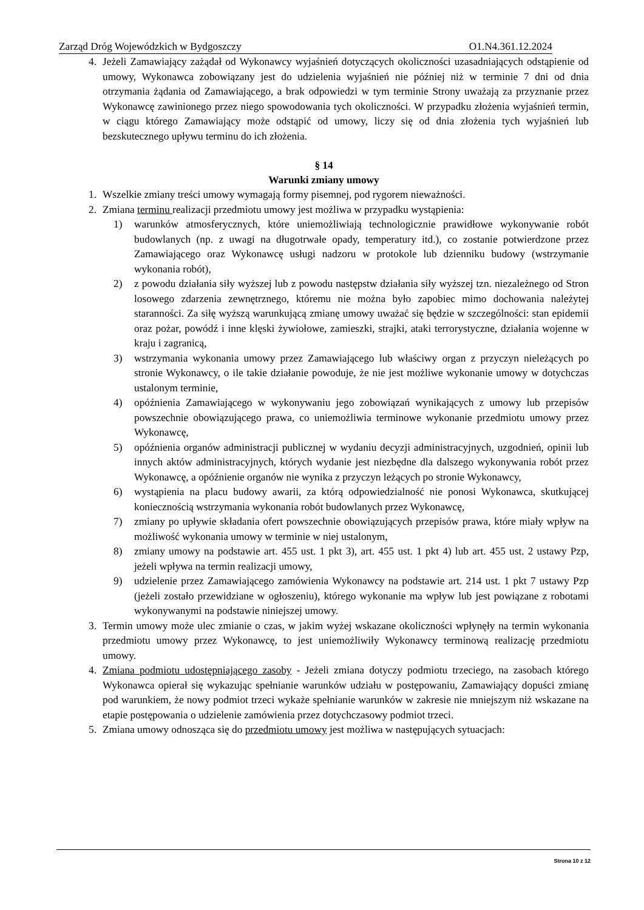Zarząd Dróg Wojewódzkich w Bydgoszczy O1.N4.361.12.2024
4. Jeżeli Zamawiający zażądał od Wykonawcy wyjaśnień dotyczących okoliczności uzasadniających odstąpienie od umowy, Wykonawca zobowiązany jest do udzielenia wyjaśnień nie później niż w terminie 7 dni od dnia otrzymania żądania od Zamawiającego, a brak odpowiedzi w tym terminie Strony uważają za przyznanie przez Wykonawcę zawinionego przez niego spowodowania tych okoliczności. W przypadku złożenia wyjaśnień termin, w ciągu którego Zamawiający może odstąpić od umowy, liczy się od dnia złożenia tych wyjaśnień lub bezskutecznego upływu terminu do ich złożenia.
§ 14
Warunki zmiany umowy
1. Wszelkie zmiany treści umowy wymagają formy pisemnej, pod rygorem nieważności.
2. Zmiana terminu realizacji przedmiotu umowy jest możliwa w przypadku wystąpienia:
1) warunków atmosferycznych, które uniemożliwiają technologicznie prawidłowe wykonywanie robót budowlanych (np. z uwagi na długotrwałe opady, temperatury itd.), co zostanie potwierdzone przez Zamawiającego oraz Wykonawcę usługi nadzoru w protokole lub dzienniku budowy (wstrzymanie wykonania robót),
2) z powodu działania siły wyższej lub z powodu następstw działania siły wyższej tzn. niezależnego od Stron losowego zdarzenia zewnętrznego, któremu nie można było zapobiec mimo dochowania należytej staranności. Za siłę wyższą warunkującą zmianę umowy uważać się będzie w szczególności: stan epidemii oraz pożar, powódź i inne klęski żywiołowe, zamieszki, strajki, ataki terrorystyczne, działania wojenne w kraju i zagranicą,
3) wstrzymania wykonania umowy przez Zamawiającego lub właściwy organ z przyczyn nieleżących po stronie Wykonawcy, o ile takie działanie powoduje, że nie jest możliwe wykonanie umowy w dotychczas ustalonym terminie,
4) opóźnienia Zamawiającego w wykonywaniu jego zobowiązań wynikających z umowy lub przepisów powszechnie obowiązującego prawa, co uniemożliwia terminowe wykonanie przedmiotu umowy przez Wykonawcę,
5) opóźnienia organów administracji publicznej w wydaniu decyzji administracyjnych, uzgodnień, opinii lub innych aktów administracyjnych, których wydanie jest niezbędne dla dalszego wykonywania robót przez Wykonawcę, a opóźnienie organów nie wynika z przyczyn leżących po stronie Wykonawcy,
6) wystąpienia na placu budowy awarii, za którą odpowiedzialność nie ponosi Wykonawca, skutkującej koniecznością wstrzymania wykonania robót budowlanych przez Wykonawcę,
7) zmiany po upływie składania ofert powszechnie obowiązujących przepisów prawa, które miały wpływ na możliwość wykonania umowy w terminie w niej ustalonym,
8) zmiany umowy na podstawie art. 455 ust. 1 pkt 3), art. 455 ust. 1 pkt 4) lub art. 455 ust. 2 ustawy Pzp, jeżeli wpływa na termin realizacji umowy,
9) udzielenie przez Zamawiającego zamówienia Wykonawcy na podstawie art. 214 ust. 1 pkt 7 ustawy Pzp (jeżeli zostało przewidziane w ogłoszeniu), którego wykonanie ma wpływ lub jest powiązane z robotami wykonywanymi na podstawie niniejszej umowy.
3. Termin umowy może ulec zmianie o czas, w jakim wyżej wskazane okoliczności wpłynęły na termin wykonania przedmiotu umowy przez Wykonawcę, to jest uniemożliwiły Wykonawcy terminową realizację przedmiotu umowy.
4. Zmiana podmiotu udostępniającego zasoby - Jeżeli zmiana dotyczy podmiotu trzeciego, na zasobach którego Wykonawca opierał się wykazując spełnianie warunków udziału w postępowaniu, Zamawiający dopuści zmianę pod warunkiem, że nowy podmiot trzeci wykaże spełnianie warunków w zakresie nie mniejszym niż wskazane na etapie postępowania o udzielenie zamówienia przez dotychczasowy podmiot trzeci.
5. Zmiana umowy odnosząca się do przedmiotu umowy jest możliwa w następujących sytuacjach:
Strona 10 z 12